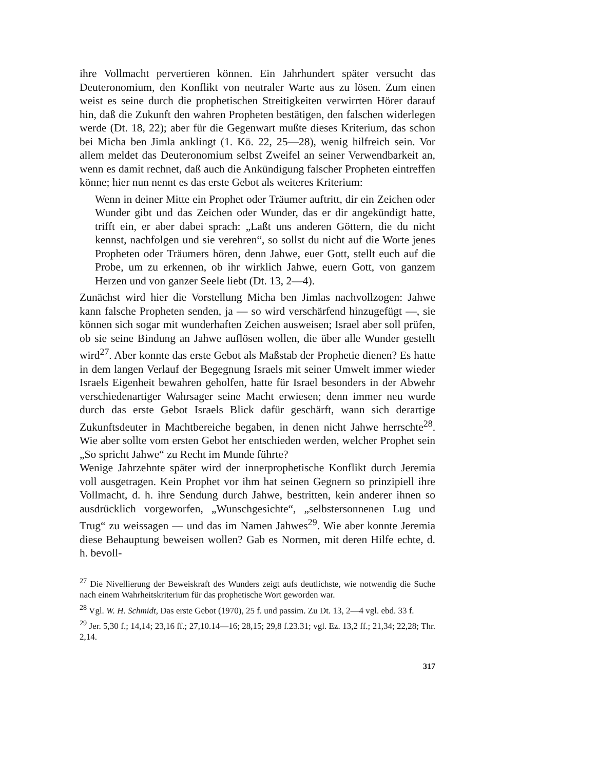ihre Vollmacht pervertieren können. Ein Jahrhundert später versucht das Deuteronomium, den Konflikt von neutraler Warte aus zu lösen. Zum einen weist es seine durch die prophetischen Streitigkeiten verwirrten Hörer darauf hin, daß die Zukunft den wahren Propheten bestätigen, den falschen widerlegen werde (Dt. 18, 22); aber für die Gegenwart mußte dieses Kriterium, das schon bei Micha ben Jimla anklingt (1. Kö. 22, 25—28), wenig hilfreich sein. Vor allem meldet das Deuteronomium selbst Zweifel an seiner Verwendbarkeit an, wenn es damit rechnet, daß auch die Ankündigung falscher Propheten eintreffen könne; hier nun nennt es das erste Gebot als weiteres Kriterium:
Wenn in deiner Mitte ein Prophet oder Träumer auftritt, dir ein Zeichen oder Wunder gibt und das Zeichen oder Wunder, das er dir angekündigt hatte, trifft ein, er aber dabei sprach: „Laßt uns anderen Göttern, die du nicht kennst, nachfolgen und sie verehren“, so sollst du nicht auf die Worte jenes Propheten oder Träumers hören, denn Jahwe, euer Gott, stellt euch auf die Probe, um zu erkennen, ob ihr wirklich Jahwe, euern Gott, von ganzem Herzen und von ganzer Seele liebt (Dt. 13, 2—4).
Zunächst wird hier die Vorstellung Micha ben Jimlas nachvollzogen: Jahwe kann falsche Propheten senden, ja — so wird verschärfend hinzugefügt —, sie können sich sogar mit wunderhaften Zeichen ausweisen; Israel aber soll prüfen, ob sie seine Bindung an Jahwe auflösen wollen, die über alle Wunder gestellt wird<sup>27</sup>. Aber konnte das erste Gebot als Maßstab der Prophetie dienen? Es hatte in dem langen Verlauf der Begegnung Israels mit seiner Umwelt immer wieder Israels Eigenheit bewahren geholfen, hatte für Israel besonders in der Abwehr verschiedenartiger Wahrsager seine Macht erwiesen; denn immer neu wurde durch das erste Gebot Israels Blick dafür geschärft, wann sich derartige Zukunftsdeuter in Machtbereiche begaben, in denen nicht Jahwe herrschte<sup>28</sup>. Wie aber sollte vom ersten Gebot her entschieden werden, welcher Prophet sein „So spricht Jahwe“ zu Recht im Munde führte?
Wenige Jahrzehnte später wird der innerprophetische Konflikt durch Jeremia voll ausgetragen. Kein Prophet vor ihm hat seinen Gegnern so prinzipiell ihre Vollmacht, d. h. ihre Sendung durch Jahwe, bestritten, kein anderer ihnen so ausdrücklich vorgeworfen, „Wunschgesichte“, „selbstersonnenen Lug und Trug“ zu weissagen — und das im Namen Jahwes<sup>29</sup>. Wie aber konnte Jeremia diese Behauptung beweisen wollen? Gab es Normen, mit deren Hilfe echte, d. h. bevoll-
<sup>27</sup> Die Nivellierung der Beweiskraft des Wunders zeigt aufs deutlichste, wie notwendig die Suche nach einem Wahrheitskriterium für das prophetische Wort geworden war.
<sup>28</sup> Vgl. W. H. Schmidt, Das erste Gebot (1970), 25 f. und passim. Zu Dt. 13, 2—4 vgl. ebd. 33 f.
<sup>29</sup> Jer. 5,30 f.; 14,14; 23,16 ff.; 27,10.14—16; 28,15; 29,8 f.23.31; vgl. Ez. 13,2 ff.; 21,34; 22,28; Thr. 2,14.
317